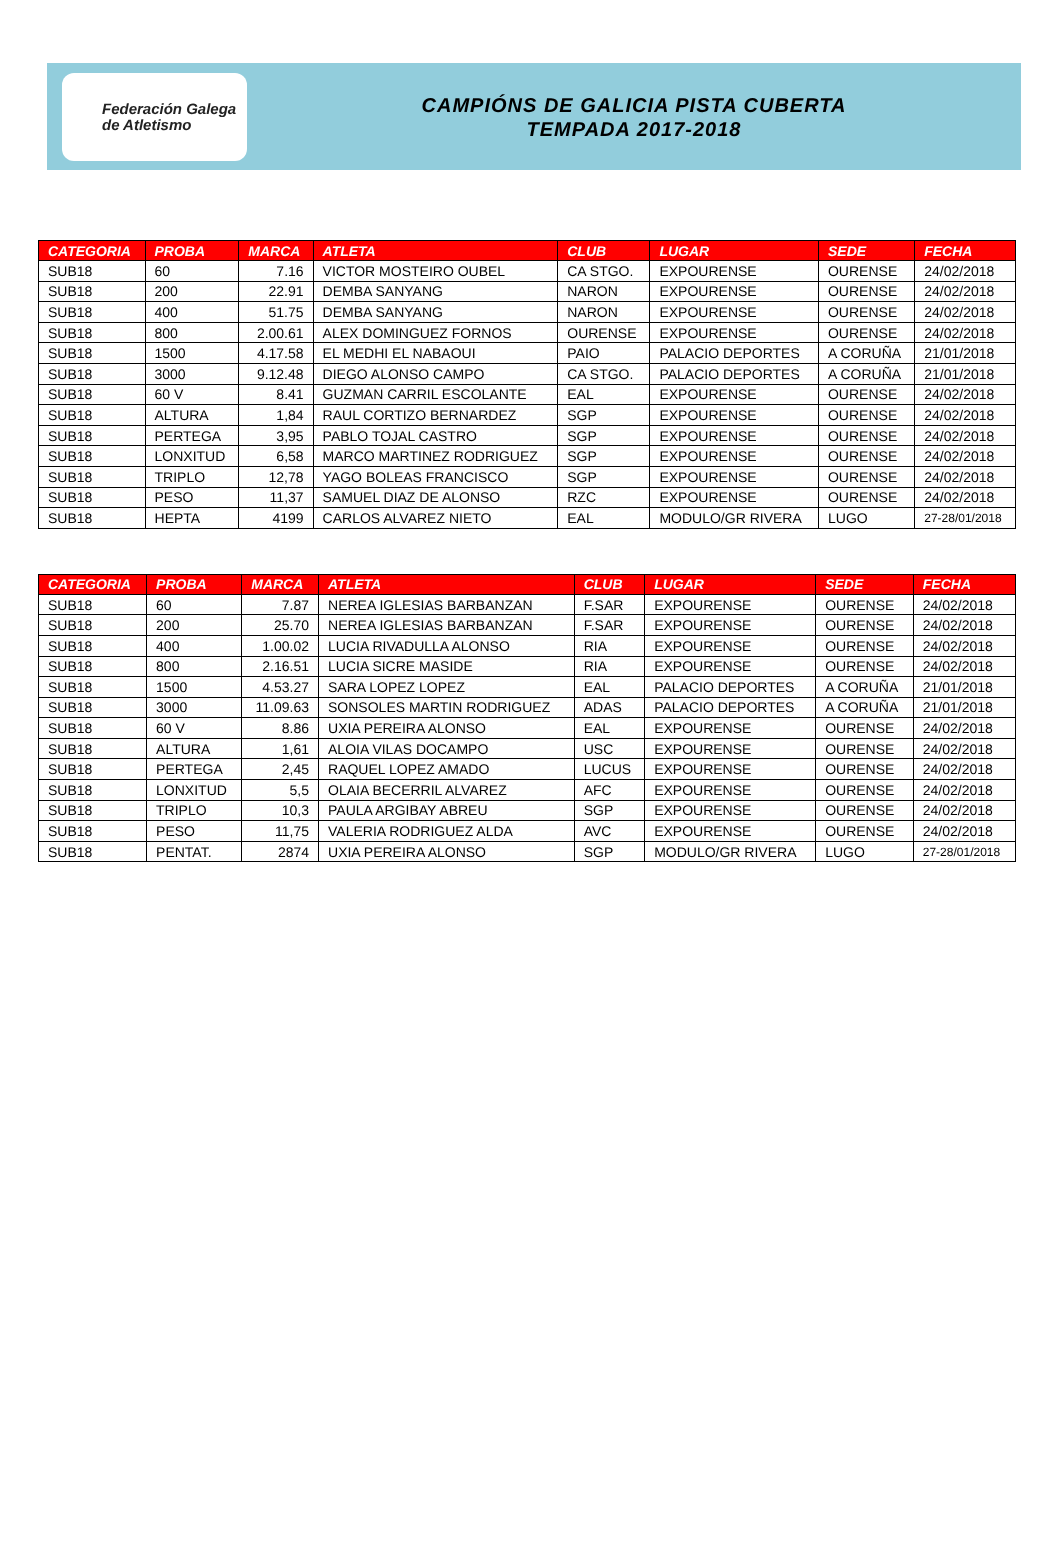Federación Galega
de Atletismo
CAMPIÓNS DE GALICIA PISTA CUBERTA
TEMPADA 2017-2018
| CATEGORIA | PROBA | MARCA | ATLETA | CLUB | LUGAR | SEDE | FECHA |
| --- | --- | --- | --- | --- | --- | --- | --- |
| SUB18 | 60 | 7.16 | VICTOR MOSTEIRO OUBEL | CA STGO. | EXPOURENSE | OURENSE | 24/02/2018 |
| SUB18 | 200 | 22.91 | DEMBA SANYANG | NARON | EXPOURENSE | OURENSE | 24/02/2018 |
| SUB18 | 400 | 51.75 | DEMBA SANYANG | NARON | EXPOURENSE | OURENSE | 24/02/2018 |
| SUB18 | 800 | 2.00.61 | ALEX DOMINGUEZ FORNOS | OURENSE | EXPOURENSE | OURENSE | 24/02/2018 |
| SUB18 | 1500 | 4.17.58 | EL MEDHI EL NABAOUI | PAIO | PALACIO DEPORTES | A CORUÑA | 21/01/2018 |
| SUB18 | 3000 | 9.12.48 | DIEGO ALONSO CAMPO | CA STGO. | PALACIO DEPORTES | A CORUÑA | 21/01/2018 |
| SUB18 | 60 V | 8.41 | GUZMAN CARRIL ESCOLANTE | EAL | EXPOURENSE | OURENSE | 24/02/2018 |
| SUB18 | ALTURA | 1,84 | RAUL CORTIZO BERNARDEZ | SGP | EXPOURENSE | OURENSE | 24/02/2018 |
| SUB18 | PERTEGA | 3,95 | PABLO TOJAL CASTRO | SGP | EXPOURENSE | OURENSE | 24/02/2018 |
| SUB18 | LONXITUD | 6,58 | MARCO MARTINEZ RODRIGUEZ | SGP | EXPOURENSE | OURENSE | 24/02/2018 |
| SUB18 | TRIPLO | 12,78 | YAGO BOLEAS FRANCISCO | SGP | EXPOURENSE | OURENSE | 24/02/2018 |
| SUB18 | PESO | 11,37 | SAMUEL DIAZ DE ALONSO | RZC | EXPOURENSE | OURENSE | 24/02/2018 |
| SUB18 | HEPTA | 4199 | CARLOS ALVAREZ NIETO | EAL | MODULO/GR RIVERA | LUGO | 27-28/01/2018 |
| CATEGORIA | PROBA | MARCA | ATLETA | CLUB | LUGAR | SEDE | FECHA |
| --- | --- | --- | --- | --- | --- | --- | --- |
| SUB18 | 60 | 7.87 | NEREA IGLESIAS BARBANZAN | F.SAR | EXPOURENSE | OURENSE | 24/02/2018 |
| SUB18 | 200 | 25.70 | NEREA IGLESIAS BARBANZAN | F.SAR | EXPOURENSE | OURENSE | 24/02/2018 |
| SUB18 | 400 | 1.00.02 | LUCIA RIVADULLA ALONSO | RIA | EXPOURENSE | OURENSE | 24/02/2018 |
| SUB18 | 800 | 2.16.51 | LUCIA SICRE MASIDE | RIA | EXPOURENSE | OURENSE | 24/02/2018 |
| SUB18 | 1500 | 4.53.27 | SARA LOPEZ LOPEZ | EAL | PALACIO DEPORTES | A CORUÑA | 21/01/2018 |
| SUB18 | 3000 | 11.09.63 | SONSOLES MARTIN RODRIGUEZ | ADAS | PALACIO DEPORTES | A CORUÑA | 21/01/2018 |
| SUB18 | 60 V | 8.86 | UXIA PEREIRA ALONSO | EAL | EXPOURENSE | OURENSE | 24/02/2018 |
| SUB18 | ALTURA | 1,61 | ALOIA VILAS DOCAMPO | USC | EXPOURENSE | OURENSE | 24/02/2018 |
| SUB18 | PERTEGA | 2,45 | RAQUEL LOPEZ AMADO | LUCUS | EXPOURENSE | OURENSE | 24/02/2018 |
| SUB18 | LONXITUD | 5,5 | OLAIA BECERRIL ALVAREZ | AFC | EXPOURENSE | OURENSE | 24/02/2018 |
| SUB18 | TRIPLO | 10,3 | PAULA ARGIBAY ABREU | SGP | EXPOURENSE | OURENSE | 24/02/2018 |
| SUB18 | PESO | 11,75 | VALERIA RODRIGUEZ ALDA | AVC | EXPOURENSE | OURENSE | 24/02/2018 |
| SUB18 | PENTAT. | 2874 | UXIA PEREIRA ALONSO | SGP | MODULO/GR RIVERA | LUGO | 27-28/01/2018 |